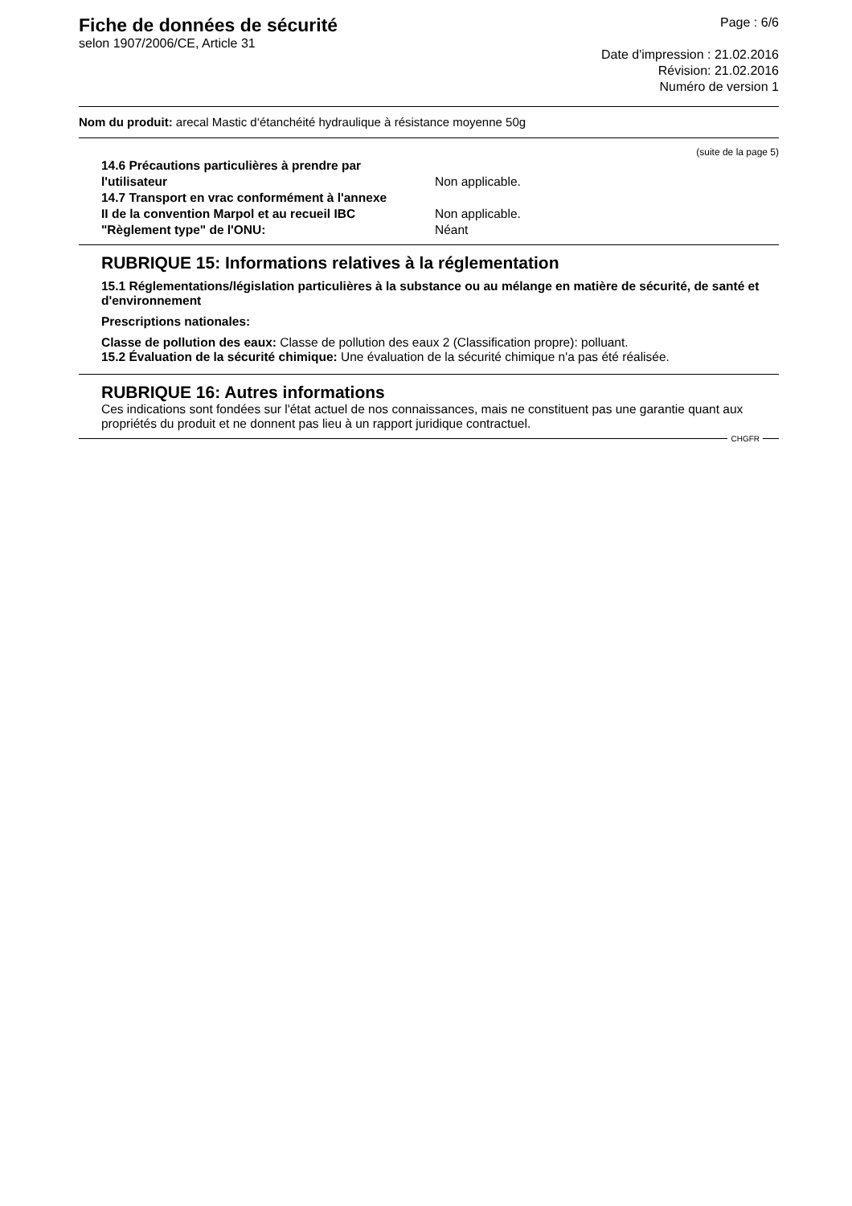Fiche de données de sécurité
selon 1907/2006/CE, Article 31
Page : 6/6
Date d'impression : 21.02.2016
Révision: 21.02.2016
Numéro de version 1
Nom du produit: arecal Mastic d‘étanchéité hydraulique à résistance moyenne 50g
(suite de la page 5)
14.6 Précautions particulières à prendre par
l'utilisateur
Non applicable.
14.7 Transport en vrac conformément à l'annexe
II de la convention Marpol et au recueil IBC
Non applicable.
"Règlement type" de l'ONU: Néant
RUBRIQUE 15: Informations relatives à la réglementation
15.1 Réglementations/législation particulières à la substance ou au mélange en matière de sécurité, de santé et d'environnement
Prescriptions nationales:
Classe de pollution des eaux: Classe de pollution des eaux 2 (Classification propre): polluant.
15.2 Évaluation de la sécurité chimique: Une évaluation de la sécurité chimique n'a pas été réalisée.
RUBRIQUE 16: Autres informations
Ces indications sont fondées sur l'état actuel de nos connaissances, mais ne constituent pas une garantie quant aux propriétés du produit et ne donnent pas lieu à un rapport juridique contractuel.
CHGFR